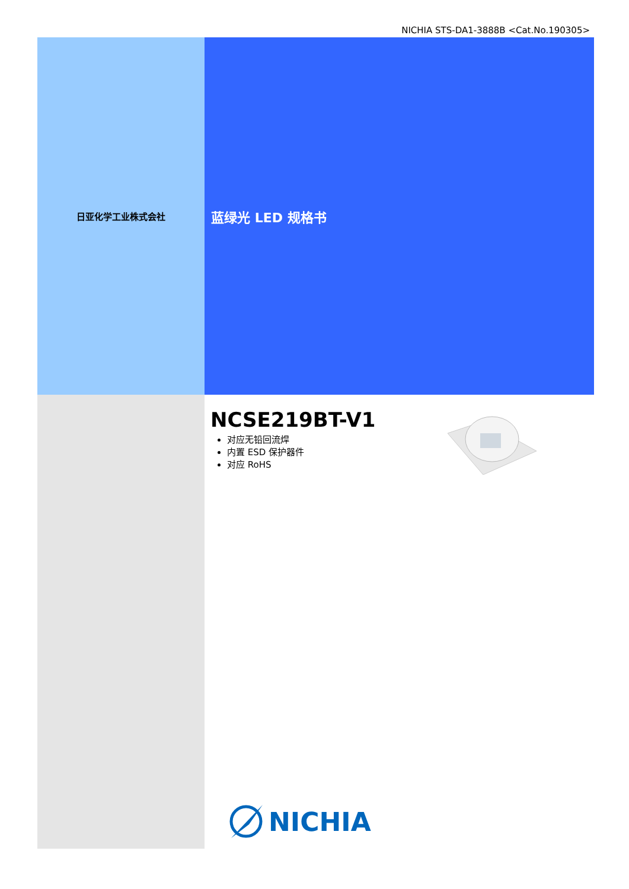NICHIA STS-DA1-3888B <Cat.No.190305>
日亚化学工业株式会社
蓝绿光 LED 规格书
NCSE219BT-V1
对应无铅回流焊
内置 ESD 保护器件
对应 RoHS
NICHIA